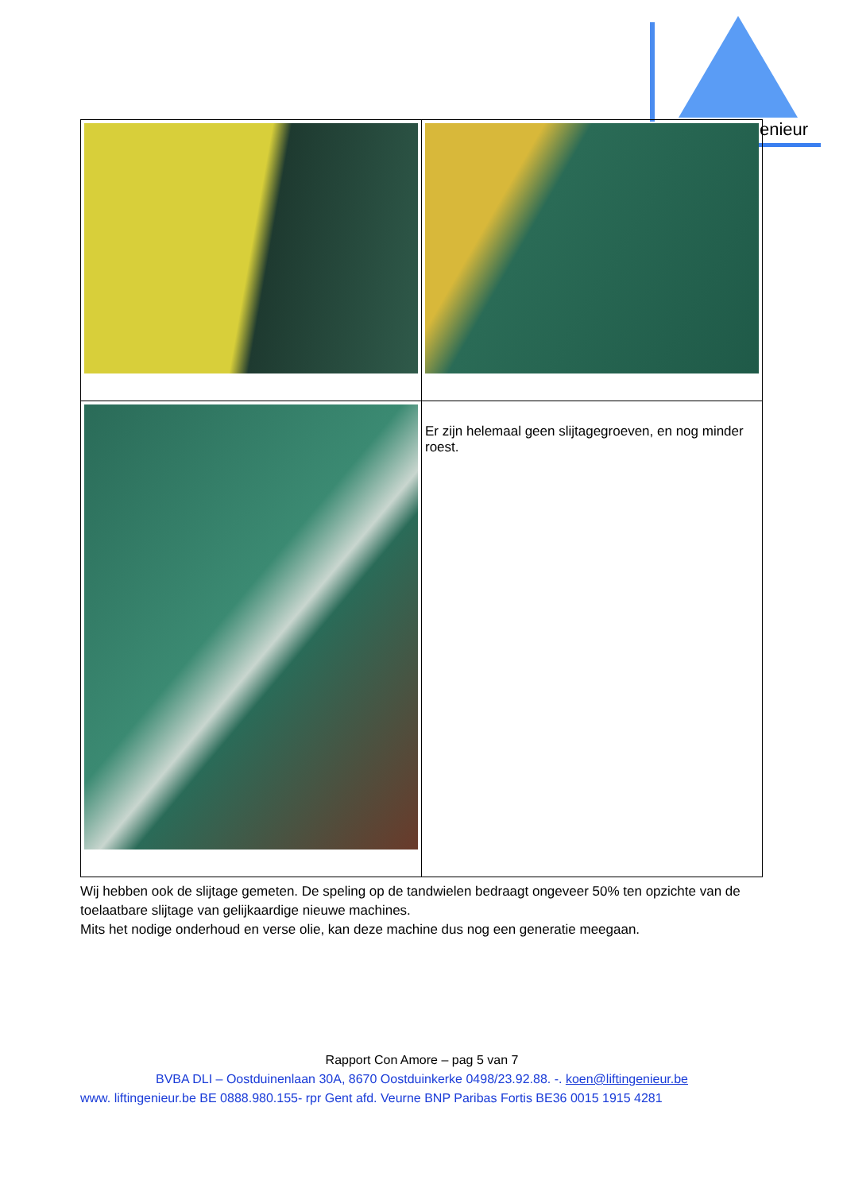enieur
| | Er zijn helemaal geen slijtagegroeven, en nog minder roest. |
Wij hebben ook de slijtage gemeten. De speling op de tandwielen bedraagt ongeveer 50% ten opzichte van de toelaatbare slijtage van gelijkaardige nieuwe machines.
Mits het nodige onderhoud en verse olie, kan deze machine dus nog een generatie meegaan.
Rapport Con Amore – pag 5 van 7
BVBA DLI – Oostduinenlaan 30A, 8670 Oostduinkerke 0498/23.92.88. -. koen@liftingenieur.be
www. liftingenieur.be BE 0888.980.155- rpr Gent afd. Veurne BNP Paribas Fortis BE36 0015 1915 4281